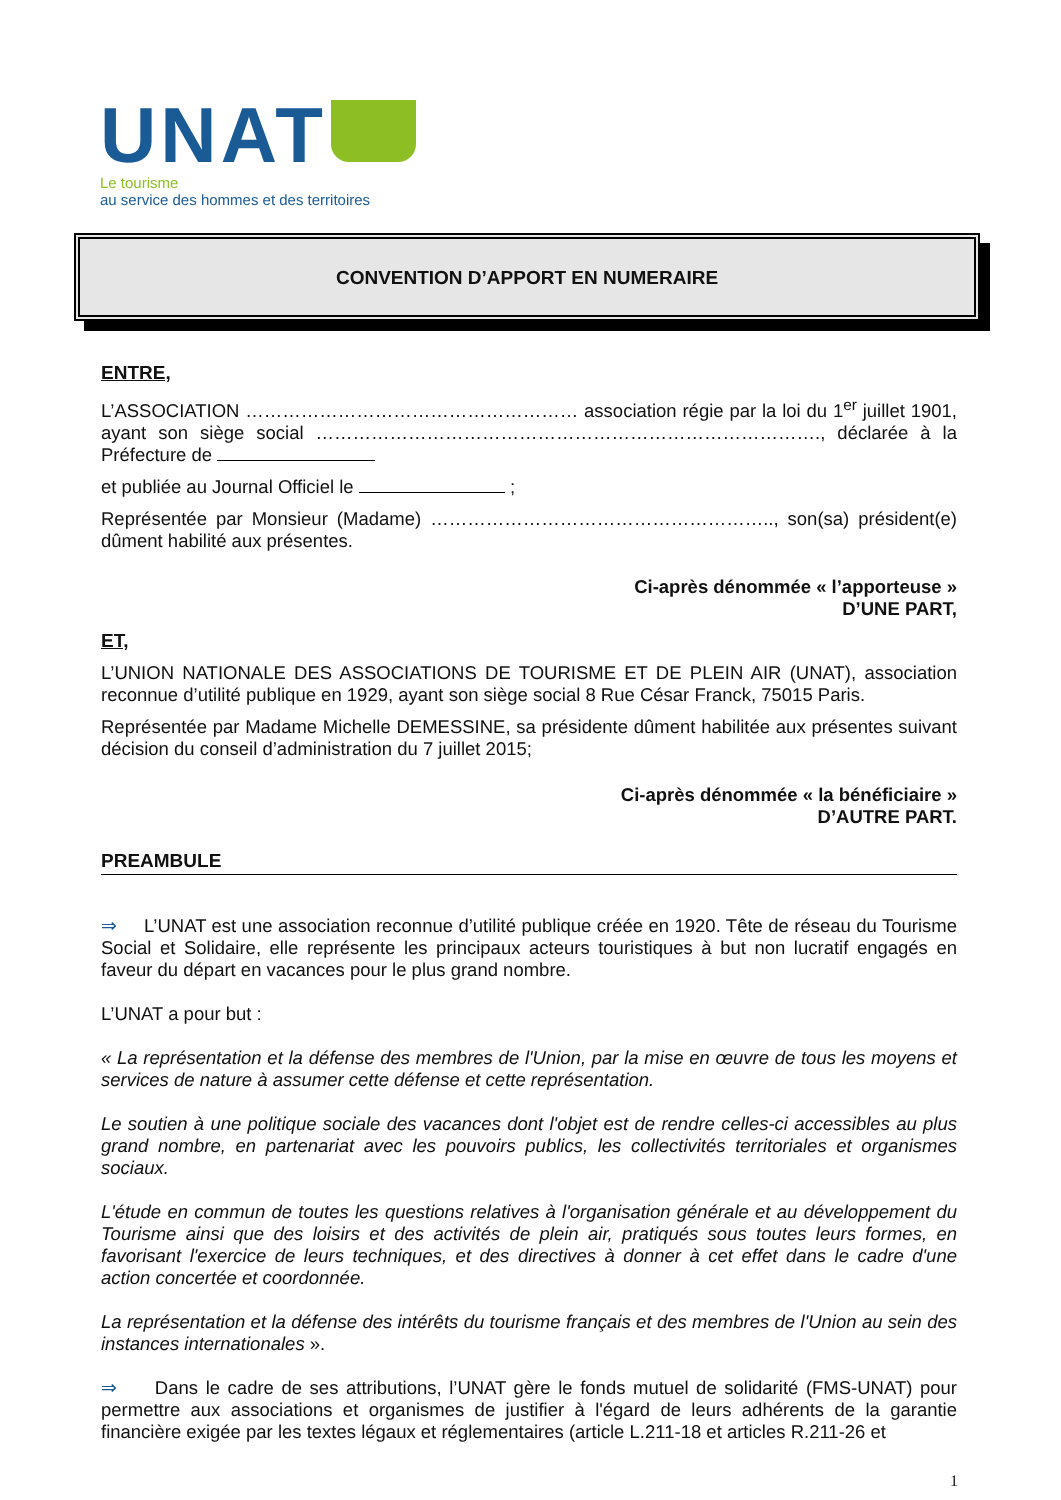UNAT
Le tourisme
au service des hommes et des territoires
CONVENTION D’APPORT EN NUMERAIRE
ENTRE,
L’ASSOCIATION ……………………………………………… association régie par la loi du 1<sup>er</sup> juillet 1901, ayant son siège social ………………………………………………………………………., déclarée à la Préfecture de
et publiée au Journal Officiel le ;
Représentée par Monsieur (Madame) ……………………………………………….., son(sa) président(e) dûment habilité aux présentes.
Ci-après dénommée « l’apporteuse »
D’UNE PART,
ET,
L’UNION NATIONALE DES ASSOCIATIONS DE TOURISME ET DE PLEIN AIR (UNAT), association reconnue d’utilité publique en 1929, ayant son siège social 8 Rue César Franck, 75015 Paris.
Représentée par Madame Michelle DEMESSINE, sa présidente dûment habilitée aux présentes suivant décision du conseil d’administration du 7 juillet 2015;
Ci-après dénommée « la bénéficiaire »
D’AUTRE PART.
PREAMBULE
⇒ L’UNAT est une association reconnue d’utilité publique créée en 1920. Tête de réseau du Tourisme Social et Solidaire, elle représente les principaux acteurs touristiques à but non lucratif engagés en faveur du départ en vacances pour le plus grand nombre.
L’UNAT a pour but :
« La représentation et la défense des membres de l'Union, par la mise en œuvre de tous les moyens et services de nature à assumer cette défense et cette représentation.
Le soutien à une politique sociale des vacances dont l'objet est de rendre celles-ci accessibles au plus grand nombre, en partenariat avec les pouvoirs publics, les collectivités territoriales et organismes sociaux.
L'étude en commun de toutes les questions relatives à l'organisation générale et au développement du Tourisme ainsi que des loisirs et des activités de plein air, pratiqués sous toutes leurs formes, en favorisant l'exercice de leurs techniques, et des directives à donner à cet effet dans le cadre d'une action concertée et coordonnée.
La représentation et la défense des intérêts du tourisme français et des membres de l'Union au sein des instances internationales ».
⇒ Dans le cadre de ses attributions, l’UNAT gère le fonds mutuel de solidarité (FMS-UNAT) pour permettre aux associations et organismes de justifier à l'égard de leurs adhérents de la garantie financière exigée par les textes légaux et réglementaires (article L.211-18 et articles R.211-26 et
1